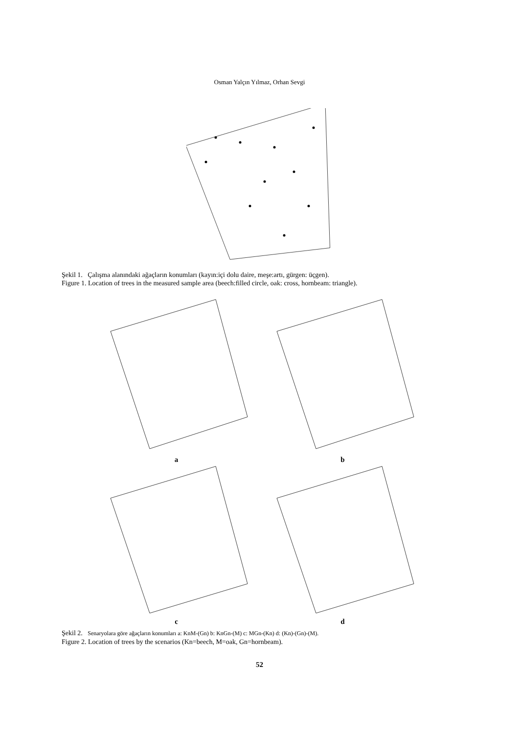Osman Yalçın Yılmaz, Orhan Sevgi
Şekil 1. Çalışma alanındaki ağaçların konumları (kayın:içi dolu daire, meşe:artı, gürgen: üçgen).
Figure 1. Location of trees in the measured sample area (beech:filled circle, oak: cross, hornbeam: triangle).
a b
c d
Şekil 2. Senaryolara göre ağaçların konumları a: KnM-(Gn) b: KnGn-(M) c: MGn-(Kn) d: (Kn)-(Gn)-(M).
Figure 2. Location of trees by the scenarios (Kn=beech, M=oak, Gn=hornbeam).
52